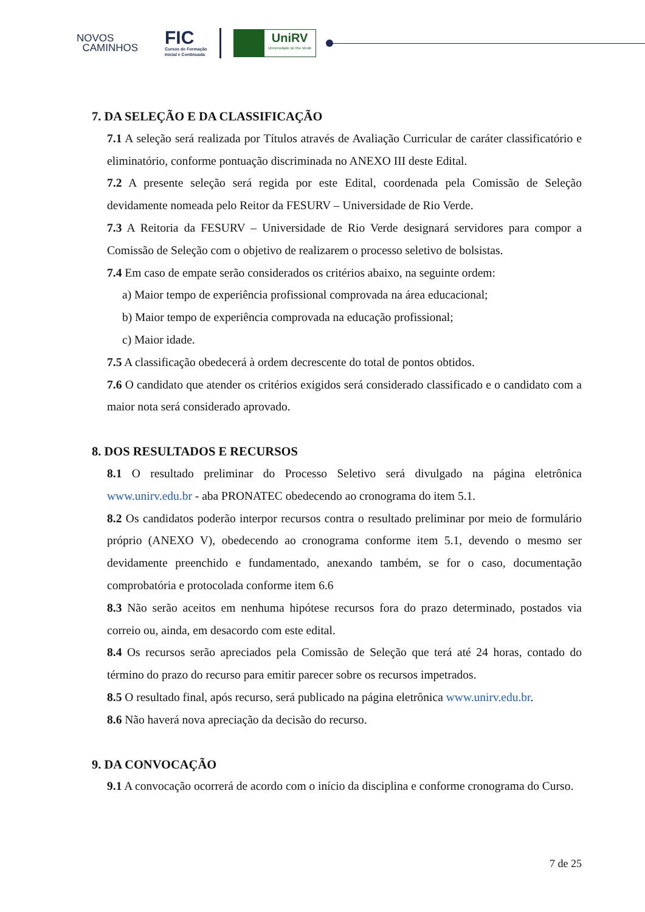NOVOS
CAMINHOS
FIC
Cursos de Formação
Inicial e Continuada
UniRV
Universidade de Rio Verde
7. DA SELEÇÃO E DA CLASSIFICAÇÃO
7.1 A seleção será realizada por Títulos através de Avaliação Curricular de caráter classificatório e eliminatório, conforme pontuação discriminada no ANEXO III deste Edital.
7.2 A presente seleção será regida por este Edital, coordenada pela Comissão de Seleção devidamente nomeada pelo Reitor da FESURV – Universidade de Rio Verde.
7.3 A Reitoria da FESURV – Universidade de Rio Verde designará servidores para compor a Comissão de Seleção com o objetivo de realizarem o processo seletivo de bolsistas.
7.4 Em caso de empate serão considerados os critérios abaixo, na seguinte ordem:
a) Maior tempo de experiência profissional comprovada na área educacional;
b) Maior tempo de experiência comprovada na educação profissional;
c) Maior idade.
7.5 A classificação obedecerá à ordem decrescente do total de pontos obtidos.
7.6 O candidato que atender os critérios exigidos será considerado classificado e o candidato com a maior nota será considerado aprovado.
8. DOS RESULTADOS E RECURSOS
8.1 O resultado preliminar do Processo Seletivo será divulgado na página eletrônica www.unirv.edu.br - aba PRONATEC obedecendo ao cronograma do item 5.1.
8.2 Os candidatos poderão interpor recursos contra o resultado preliminar por meio de formulário próprio (ANEXO V), obedecendo ao cronograma conforme item 5.1, devendo o mesmo ser devidamente preenchido e fundamentado, anexando também, se for o caso, documentação comprobatória e protocolada conforme item 6.6
8.3 Não serão aceitos em nenhuma hipótese recursos fora do prazo determinado, postados via correio ou, ainda, em desacordo com este edital.
8.4 Os recursos serão apreciados pela Comissão de Seleção que terá até 24 horas, contado do término do prazo do recurso para emitir parecer sobre os recursos impetrados.
8.5 O resultado final, após recurso, será publicado na página eletrônica www.unirv.edu.br.
8.6 Não haverá nova apreciação da decisão do recurso.
9. DA CONVOCAÇÃO
9.1 A convocação ocorrerá de acordo com o início da disciplina e conforme cronograma do Curso.
7 de 25